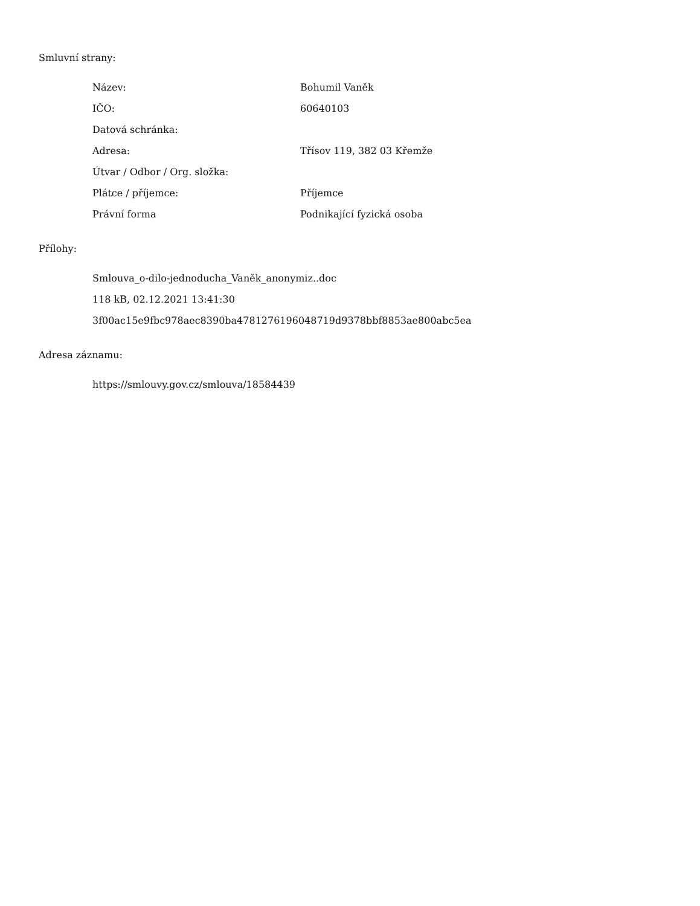Smluvní strany:
| Název: | Bohumil Vaněk |
| IČO: | 60640103 |
| Datová schránka: | |
| Adresa: | Třísov 119, 382 03 Křemže |
| Útvar / Odbor / Org. složka: | |
| Plátce / příjemce: | Příjemce |
| Právní forma | Podnikající fyzická osoba |
Přílohy:
Smlouva_o-dilo-jednoducha_Vaněk_anonymiz..doc
118 kB, 02.12.2021 13:41:30
3f00ac15e9fbc978aec8390ba4781276196048719d9378bbf8853ae800abc5ea
Adresa záznamu:
https://smlouvy.gov.cz/smlouva/18584439